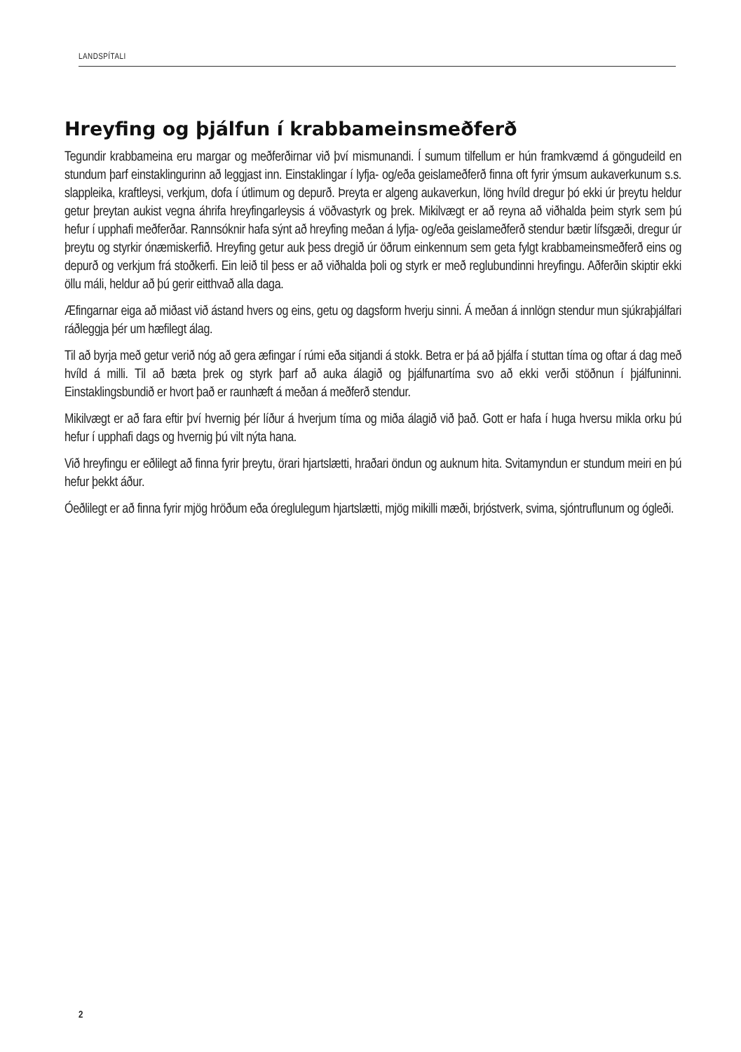LANDSPÍTALI
Hreyfing og þjálfun í krabbameinsmeðferð
Tegundir krabbameina eru margar og meðferðirnar við því mismunandi. Í sumum tilfellum er hún framkvæmd á göngudeild en stundum þarf einstaklingurinn að leggjast inn. Einstaklingar í lyfja- og/eða geislameðferð finna oft fyrir ýmsum aukaverkunum s.s. slappleika, kraftleysi, verkjum, dofa í útlimum og depurð. Þreyta er algeng aukaverkun, löng hvíld dregur þó ekki úr þreytu heldur getur þreytan aukist vegna áhrifa hreyfingarleysis á vöðvastyrk og þrek. Mikilvægt er að reyna að viðhalda þeim styrk sem þú hefur í upphafi meðferðar. Rannsóknir hafa sýnt að hreyfing meðan á lyfja- og/eða geislameðferð stendur bætir lífsgæði, dregur úr þreytu og styrkir ónæmiskerfið. Hreyfing getur auk þess dregið úr öðrum einkennum sem geta fylgt krabbameinsmeðferð eins og depurð og verkjum frá stoðkerfi. Ein leið til þess er að viðhalda þoli og styrk er með reglubundinni hreyfingu. Aðferðin skiptir ekki öllu máli, heldur að þú gerir eitthvað alla daga.
Æfingarnar eiga að miðast við ástand hvers og eins, getu og dagsform hverju sinni. Á meðan á innlögn stendur mun sjúkraþjálfari ráðleggja þér um hæfilegt álag.
Til að byrja með getur verið nóg að gera æfingar í rúmi eða sitjandi á stokk. Betra er þá að þjálfa í stuttan tíma og oftar á dag með hvíld á milli. Til að bæta þrek og styrk þarf að auka álagið og þjálfunartíma svo að ekki verði stöðnun í þjálfuninni. Einstaklingsbundið er hvort það er raunhæft á meðan á meðferð stendur.
Mikilvægt er að fara eftir því hvernig þér líður á hverjum tíma og miða álagið við það. Gott er hafa í huga hversu mikla orku þú hefur í upphafi dags og hvernig þú vilt nýta hana.
Við hreyfingu er eðlilegt að finna fyrir þreytu, örari hjartslætti, hraðari öndun og auknum hita. Svitamyndun er stundum meiri en þú hefur þekkt áður.
Óeðlilegt er að finna fyrir mjög hröðum eða óreglulegum hjartslætti, mjög mikilli mæði, brjóstverk, svima, sjóntruflunum og ógleði.
2